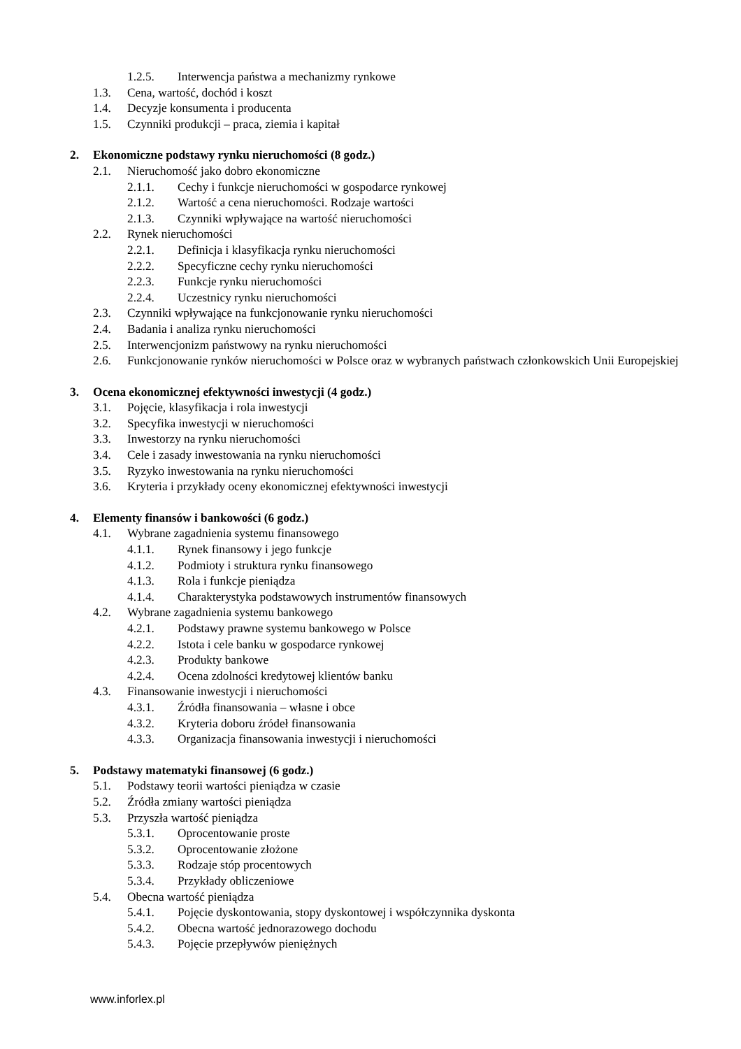1.2.5. Interwencja państwa a mechanizmy rynkowe
1.3. Cena, wartość, dochód i koszt
1.4. Decyzje konsumenta i producenta
1.5. Czynniki produkcji – praca, ziemia i kapitał
2. Ekonomiczne podstawy rynku nieruchomości (8 godz.)
2.1. Nieruchomość jako dobro ekonomiczne
2.1.1. Cechy i funkcje nieruchomości w gospodarce rynkowej
2.1.2. Wartość a cena nieruchomości. Rodzaje wartości
2.1.3. Czynniki wpływające na wartość nieruchomości
2.2. Rynek nieruchomości
2.2.1. Definicja i klasyfikacja rynku nieruchomości
2.2.2. Specyficzne cechy rynku nieruchomości
2.2.3. Funkcje rynku nieruchomości
2.2.4. Uczestnicy rynku nieruchomości
2.3. Czynniki wpływające na funkcjonowanie rynku nieruchomości
2.4. Badania i analiza rynku nieruchomości
2.5. Interwencjonizm państwowy na rynku nieruchomości
2.6. Funkcjonowanie rynków nieruchomości w Polsce oraz w wybranych państwach członkowskich Unii Europejskiej
3. Ocena ekonomicznej efektywności inwestycji (4 godz.)
3.1. Pojęcie, klasyfikacja i rola inwestycji
3.2. Specyfika inwestycji w nieruchomości
3.3. Inwestorzy na rynku nieruchomości
3.4. Cele i zasady inwestowania na rynku nieruchomości
3.5. Ryzyko inwestowania na rynku nieruchomości
3.6. Kryteria i przykłady oceny ekonomicznej efektywności inwestycji
4. Elementy finansów i bankowości (6 godz.)
4.1. Wybrane zagadnienia systemu finansowego
4.1.1. Rynek finansowy i jego funkcje
4.1.2. Podmioty i struktura rynku finansowego
4.1.3. Rola i funkcje pieniądza
4.1.4. Charakterystyka podstawowych instrumentów finansowych
4.2. Wybrane zagadnienia systemu bankowego
4.2.1. Podstawy prawne systemu bankowego w Polsce
4.2.2. Istota i cele banku w gospodarce rynkowej
4.2.3. Produkty bankowe
4.2.4. Ocena zdolności kredytowej klientów banku
4.3. Finansowanie inwestycji i nieruchomości
4.3.1. Źródła finansowania – własne i obce
4.3.2. Kryteria doboru źródeł finansowania
4.3.3. Organizacja finansowania inwestycji i nieruchomości
5. Podstawy matematyki finansowej (6 godz.)
5.1. Podstawy teorii wartości pieniądza w czasie
5.2. Źródła zmiany wartości pieniądza
5.3. Przyszła wartość pieniądza
5.3.1. Oprocentowanie proste
5.3.2. Oprocentowanie złożone
5.3.3. Rodzaje stóp procentowych
5.3.4. Przykłady obliczeniowe
5.4. Obecna wartość pieniądza
5.4.1. Pojęcie dyskontowania, stopy dyskontowej i współczynnika dyskonta
5.4.2. Obecna wartość jednorazowego dochodu
5.4.3. Pojęcie przepływów pieniężnych
www.inforlex.pl